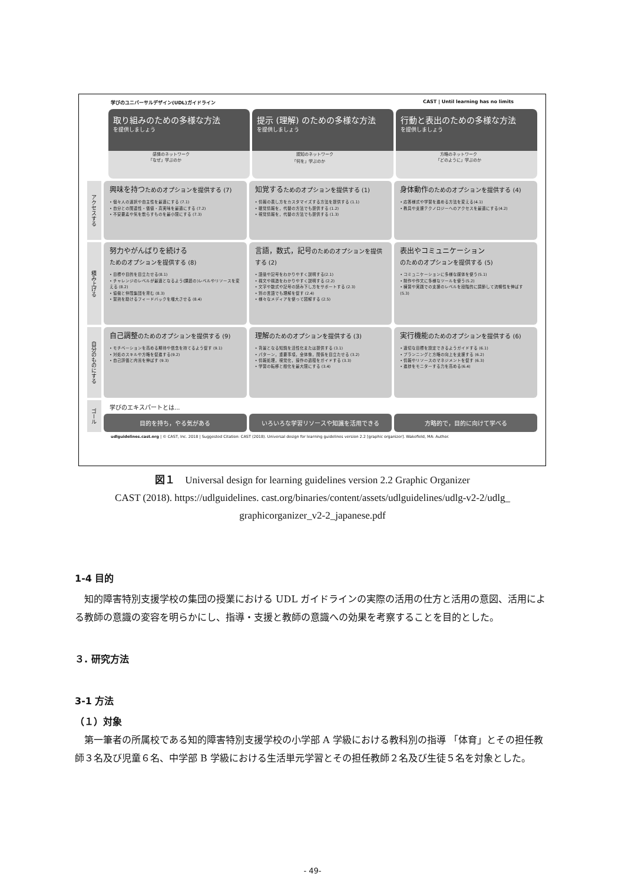学びのユニバーサルデザイン(UDL)ガイドライン CAST | Until learning has no limits
取り組みのための多様な方法
を提供しましょう
感情のネットワーク
「なぜ」学ぶのか
提示 (理解) のための多様な方法
を提供しましょう
認知のネットワーク
「何を」学ぶのか
行動と表出のための多様な方法
を提供しましょう
方略のネットワーク
「どのように」学ぶのか
アクセスする
興味を持つためのオプションを提供する (7)
• 個々人の選択や自主性を最適にする (7.1)
• 自分との関連性・価値・真実味を最適にする (7.2)
• 不安要素や気を散らすものを最小限にする (7.3)
知覚するためのオプションを提供する (1)
• 情報の表し方をカスタマイズする方法を提供する (1.1)
• 聴覚情報を，代替の方法でも提供する (1.2)
• 視覚情報を，代替の方法でも提供する (1.3)
身体動作のためのオプションを提供する (4)
• 応答様式や学習を進める方法を変える(4.1)
• 教具や支援テクノロジーへのアクセスを最適にする(4.2)
積み上げる
努力やがんばりを続ける
ためのオプションを提供する (8)
• 目標や目的を目立たせる(8.1)
• チャレンジのレベルが最適となるよう(課題の)レベルやリソースを変える (8.2)
• 協働と仲間集団を育む (8.3)
• 習熟を助けるフィードバックを増大させる (8.4)
言語，数式，記号のためのオプションを提供する (2)
• 語彙や記号をわかりやすく説明する(2.1)
• 構文や構造をわかりやすく説明する (2.2)
• 文字や数式や記号の読み下し方をサポートする (2.3)
• 別の言語でも理解を促す (2.4)
• 様々なメディアを使って図解する (2.5)
表出やコミュニケーション
のためのオプションを提供する (5)
• コミュニケーションに多様な媒体を使う(5.1)
• 制作や作文に多様なツールを使う(5.2)
• 練習や実践での支援のレベルを段階的に調節して流暢性を伸ばす (5.3)
自分のものにする
自己調整のためのオプションを提供する (9)
• モチベーションを高める期待や信念を持てるよう促す (9.1)
• 対処のスキルや方略を促進する(9.2)
• 自己評価と内省を伸ばす (9.3)
理解のためのオプションを提供する (3)
• 背景となる知識を活性化または提供する (3.1)
• パターン，重要事項，全体像，関係を目立たせる (3.2)
• 情報処理，視覚化，操作の過程をガイドする (3.3)
• 学習の転移と般化を最大限にする (3.4)
実行機能のためのオプションを提供する (6)
• 適切な目標を設定できるようガイドする (6.1)
• プランニングと方略の向上を支援する (6.2)
• 情報やリソースのマネジメントを促す (6.3)
• 進捗をモニターする力を高める(6.4)
ゴール
学びのエキスパートとは...
目的を持ち，やる気がある いろいろな学習リソースや知識を活用できる
方略的で，目的に向けて学べる
udlguidelines.cast.org | © CAST, Inc. 2018 | Suggested Citation: CAST (2018). Universal design for learning guidelines version 2.2 [graphic organizer]. Wakefield, MA: Author.
図１　Universal design for learning guidelines version 2.2 Graphic Organizer
CAST (2018). https://udlguidelines. cast.org/binaries/content/assets/udlguidelines/udlg-v2-2/udlg_
graphicorganizer_v2-2_japanese.pdf
1-4 目的
知的障害特別支援学校の集団の授業における UDL ガイドラインの実際の活用の仕方と活用の意図、活用による教師の意識の変容を明らかにし、指導・支援と教師の意識への効果を考察することを目的とした。
３. 研究方法
3-1 方法
（１）対象
第一筆者の所属校である知的障害特別支援学校の小学部 A 学級における教科別の指導 「体育」とその担任教師３名及び児童６名、中学部 B 学級における生活単元学習とその担任教師２名及び生徒５名を対象とした。
- 49-